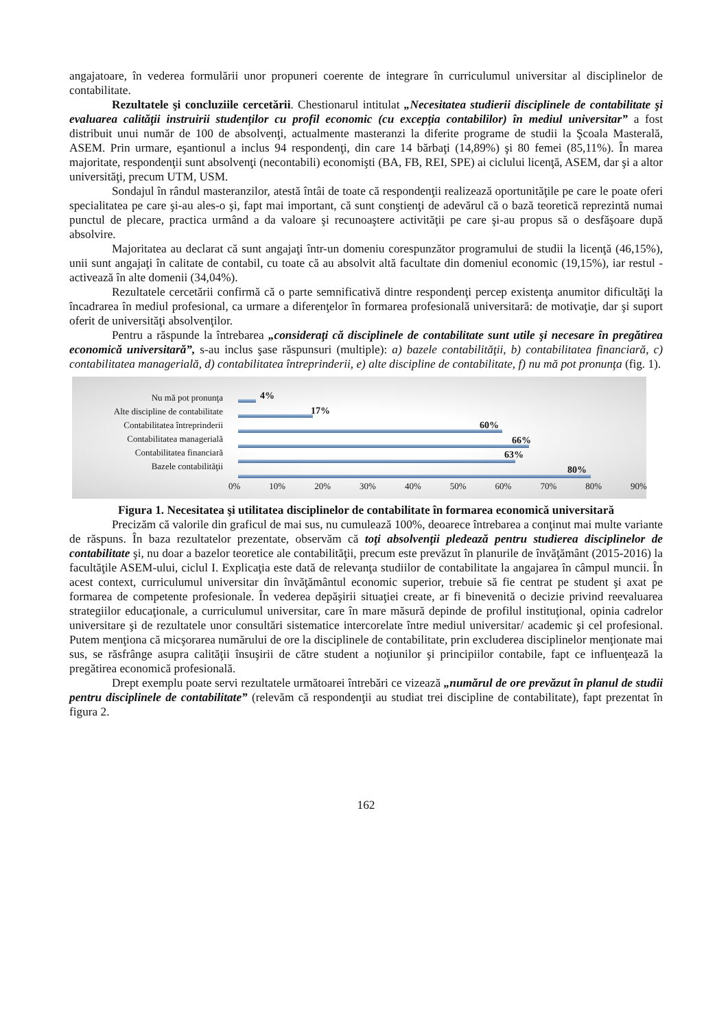angajatoare, în vederea formulării unor propuneri coerente de integrare în curriculumul universitar al disciplinelor de contabilitate.
Rezultatele şi concluziile cercetării. Chestionarul intitulat „Necesitatea studierii disciplinele de contabilitate şi evaluarea calităţii instruirii studenţilor cu profil economic (cu excepţia contabililor) în mediul universitar” a fost distribuit unui număr de 100 de absolvenţi, actualmente masteranzi la diferite programe de studii la Şcoala Masterală, ASEM. Prin urmare, eşantionul a inclus 94 respondenţi, din care 14 bărbaţi (14,89%) şi 80 femei (85,11%). În marea majoritate, respondenţii sunt absolvenţi (necontabili) economişti (BA, FB, REI, SPE) ai ciclului licenţă, ASEM, dar şi a altor universităţi, precum UTM, USM.
Sondajul în rândul masteranzilor, atestă întâi de toate că respondenţii realizează oportunităţile pe care le poate oferi specialitatea pe care şi-au ales-o şi, fapt mai important, că sunt conştienţi de adevărul că o bază teoretică reprezintă numai punctul de plecare, practica urmând a da valoare şi recunoaştere activităţii pe care şi-au propus să o desfăşoare după absolvire.
Majoritatea au declarat că sunt angajaţi într-un domeniu corespunzător programului de studii la licenţă (46,15%), unii sunt angajaţi în calitate de contabil, cu toate că au absolvit altă facultate din domeniul economic (19,15%), iar restul - activează în alte domenii (34,04%).
Rezultatele cercetării confirmă că o parte semnificativă dintre respondenţi percep existenţa anumitor dificultăţi la încadrarea în mediul profesional, ca urmare a diferenţelor în formarea profesională universitară: de motivaţie, dar şi suport oferit de universităţi absolvenţilor.
Pentru a răspunde la întrebarea „consideraţi că disciplinele de contabilitate sunt utile şi necesare în pregătirea economică universitară”, s-au inclus şase răspunsuri (multiple): a) bazele contabilităţii, b) contabilitatea financiară, c) contabilitatea managerială, d) contabilitatea întreprinderii, e) alte discipline de contabilitate, f) nu mă pot pronunţa (fig. 1).
Nu mă pot pronunţa
Alte discipline de contabilitate
Contabilitatea întreprinderii
Contabilitatea managerială
Contabilitatea financiară
Bazele contabilităţii
4%
17%
60%
66%
63%
80%
0% 10% 20% 30% 40% 50% 60% 70% 80% 90%
Figura 1. Necesitatea şi utilitatea disciplinelor de contabilitate în formarea economică universitară
Precizăm că valorile din graficul de mai sus, nu cumulează 100%, deoarece întrebarea a conţinut mai multe variante de răspuns. În baza rezultatelor prezentate, observăm că toţi absolvenţii pledează pentru studierea disciplinelor de contabilitate şi, nu doar a bazelor teoretice ale contabilităţii, precum este prevăzut în planurile de învăţământ (2015-2016) la facultăţile ASEM-ului, ciclul I. Explicaţia este dată de relevanţa studiilor de contabilitate la angajarea în câmpul muncii. În acest context, curriculumul universitar din învăţământul economic superior, trebuie să fie centrat pe student şi axat pe formarea de competente profesionale. În vederea depăşirii situaţiei create, ar fi binevenită o decizie privind reevaluarea strategiilor educaţionale, a curriculumul universitar, care în mare măsură depinde de profilul instituţional, opinia cadrelor universitare şi de rezultatele unor consultări sistematice intercorelate între mediul universitar/ academic şi cel profesional. Putem menţiona că micşorarea numărului de ore la disciplinele de contabilitate, prin excluderea disciplinelor menţionate mai sus, se răsfrânge asupra calităţii însuşirii de către student a noţiunilor şi principiilor contabile, fapt ce influenţează la pregătirea economică profesională.
Drept exemplu poate servi rezultatele următoarei întrebări ce vizează „numărul de ore prevăzut în planul de studii pentru disciplinele de contabilitate” (relevăm că respondenţii au studiat trei discipline de contabilitate), fapt prezentat în figura 2.
162